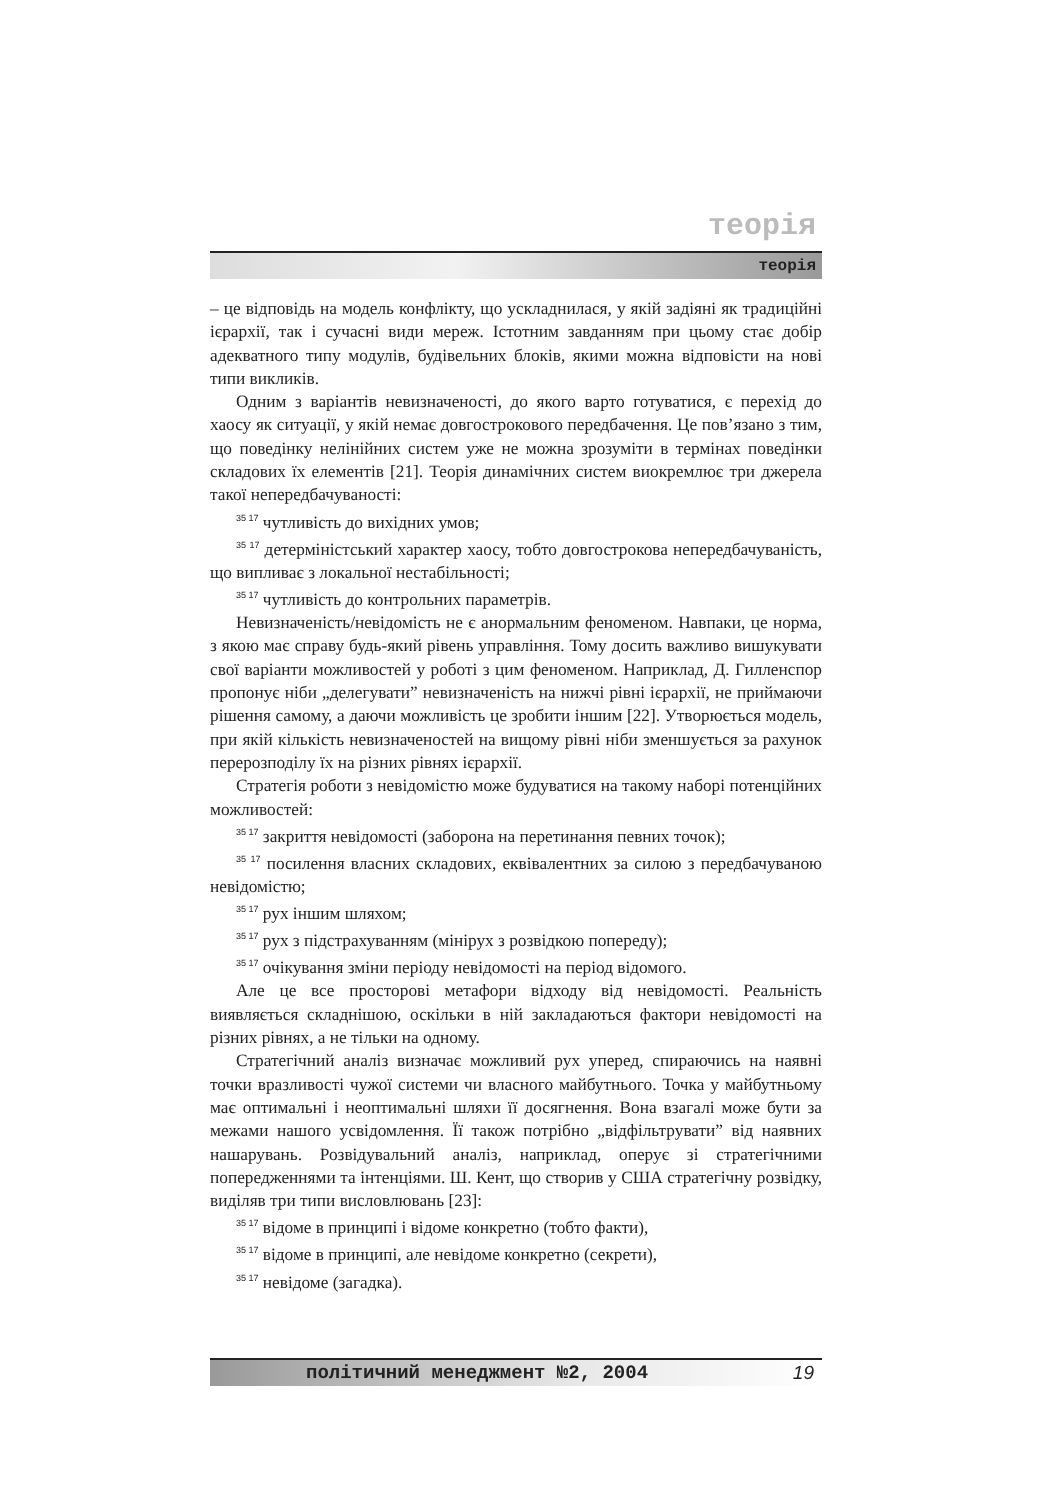теорія
теорія
– це відповідь на модель конфлікту, що ускладнилася, у якій задіяні як традиційні ієрархії, так і сучасні види мереж. Істотним завданням при цьому стає добір адекватного типу модулів, будівельних блоків, якими можна відповісти на нові типи викликів.
Одним з варіантів невизначеності, до якого варто готуватися, є перехід до хаосу як ситуації, у якій немає довгострокового передбачення. Це пов’язано з тим, що поведінку нелінійних систем уже не можна зрозуміти в термінах поведінки складових їх елементів [21]. Теорія динамічних систем виокремлює три джерела такої непередбачуваності:
<sup>35 17</sup> чутливість до вихідних умов;
<sup>35 17</sup> детерміністський характер хаосу, тобто довгострокова непередбачуваність, що випливає з локальної нестабільності;
<sup>35 17</sup> чутливість до контрольних параметрів.
Невизначеність/невідомість не є анормальним феноменом. Навпаки, це норма, з якою має справу будь-який рівень управління. Тому досить важливо вишукувати свої варіанти можливостей у роботі з цим феноменом. Наприклад, Д. Гилленспор пропонує ніби „делегувати” невизначеність на нижчі рівні ієрархії, не приймаючи рішення самому, а даючи можливість це зробити іншим [22]. Утворюється модель, при якій кількість невизначеностей на вищому рівні ніби зменшується за рахунок перерозподілу їх на різних рівнях ієрархії.
Стратегія роботи з невідомістю може будуватися на такому наборі потенційних можливостей:
<sup>35 17</sup> закриття невідомості (заборона на перетинання певних точок);
<sup>35 17</sup> посилення власних складових, еквівалентних за силою з передбачуваною невідомістю;
<sup>35 17</sup> рух іншим шляхом;
<sup>35 17</sup> рух з підстрахуванням (мінірух з розвідкою попереду);
<sup>35 17</sup> очікування зміни періоду невідомості на період відомого.
Але це все просторові метафори відходу від невідомості. Реальність виявляється складнішою, оскільки в ній закладаються фактори невідомості на різних рівнях, а не тільки на одному.
Стратегічний аналіз визначає можливий рух уперед, спираючись на наявні точки вразливості чужої системи чи власного майбутнього. Точка у майбутньому має оптимальні і неоптимальні шляхи її досягнення. Вона взагалі може бути за межами нашого усвідомлення. Її також потрібно „відфільтрувати” від наявних нашарувань. Розвідувальний аналіз, наприклад, оперує зі стратегічними попередженнями та інтенціями. Ш. Кент, що створив у США стратегічну розвідку, виділяв три типи висловлювань [23]:
<sup>35 17</sup> відоме в принципі і відоме конкретно (тобто факти),
<sup>35 17</sup> відоме в принципі, але невідоме конкретно (секрети),
<sup>35 17</sup> невідоме (загадка).
політичний менеджмент №2, 2004 19